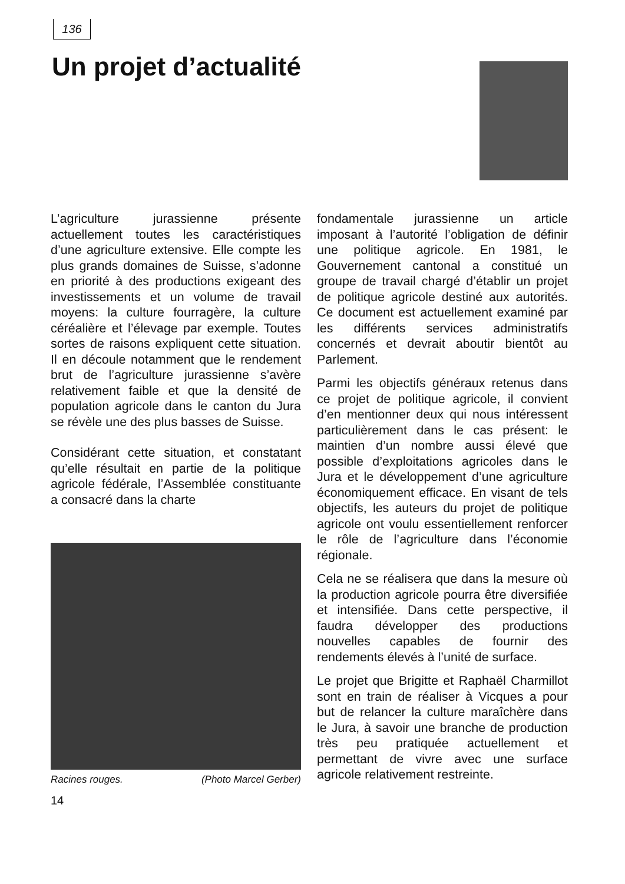136
Un projet d’actualité
L’agriculture jurassienne présente actuellement toutes les caractéristiques d’une agriculture extensive. Elle compte les plus grands domaines de Suisse, s’adonne en priorité à des productions exigeant des investissements et un volume de travail moyens: la culture fourragère, la culture céréalière et l’élevage par exemple. Toutes sortes de raisons expliquent cette situation. Il en découle notamment que le rendement brut de l’agriculture jurassienne s’avère relativement faible et que la densité de population agricole dans le canton du Jura se révèle une des plus basses de Suisse.
Considérant cette situation, et constatant qu’elle résultait en partie de la politique agricole fédérale, l’Assemblée constituante a consacré dans la charte
Racines rouges. (Photo Marcel Gerber)
14
fondamentale jurassienne un article imposant à l’autorité l’obligation de définir une politique agricole. En 1981, le Gouvernement cantonal a constitué un groupe de travail chargé d’établir un projet de politique agricole destiné aux autorités. Ce document est actuellement examiné par les différents services administratifs concernés et devrait aboutir bientôt au Parlement.
Parmi les objectifs généraux retenus dans ce projet de politique agricole, il convient d’en mentionner deux qui nous intéressent particulièrement dans le cas présent: le maintien d’un nombre aussi élevé que possible d’exploitations agricoles dans le Jura et le développement d’une agriculture économiquement efficace. En visant de tels objectifs, les auteurs du projet de politique agricole ont voulu essentiellement renforcer le rôle de l’agriculture dans l’économie régionale.
Cela ne se réalisera que dans la mesure où la production agricole pourra être diversifiée et intensifiée. Dans cette perspective, il faudra développer des productions nouvelles capables de fournir des rendements élevés à l’unité de surface.
Le projet que Brigitte et Raphaël Charmillot sont en train de réaliser à Vicques a pour but de relancer la culture maraîchère dans le Jura, à savoir une branche de production très peu pratiquée actuellement et permettant de vivre avec une surface agricole relativement restreinte.